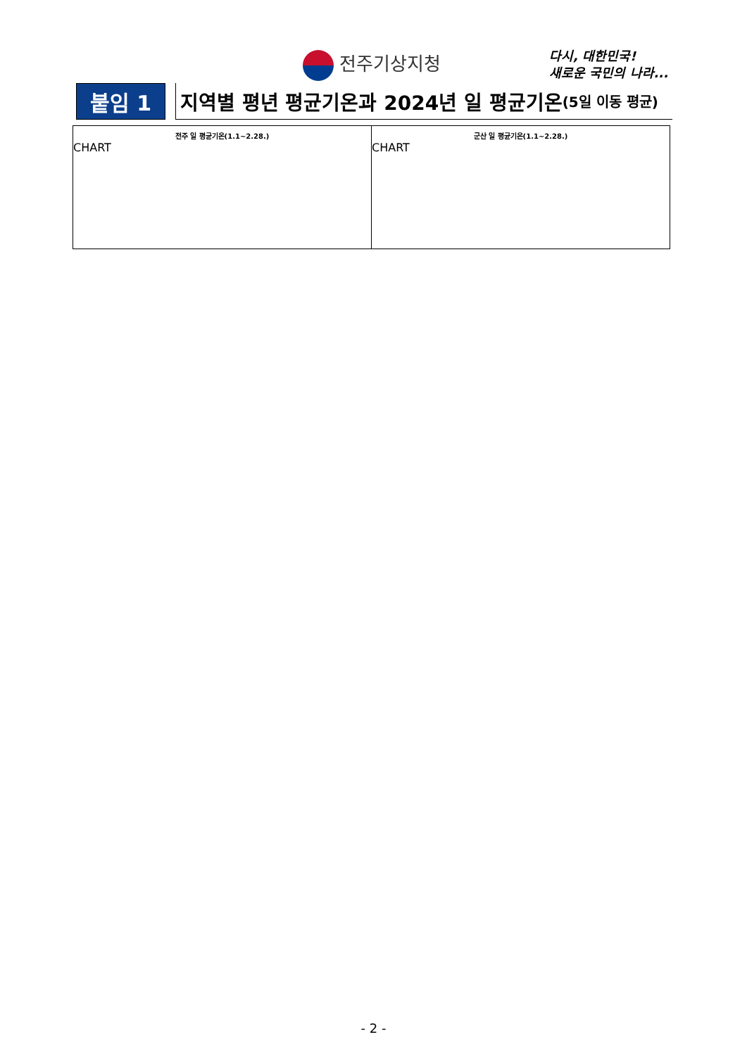전주기상지청
다시, 대한민국!
새로운 국민의 나라...
붙임 1 지역별 평년 평균기온과 2024년 일 평균기온 (5일 이동 평균)
| 전주 일 평균기온(1.1~2.28.) CHART | 군산 일 평균기온(1.1~2.28.) CHART |
- 2 -